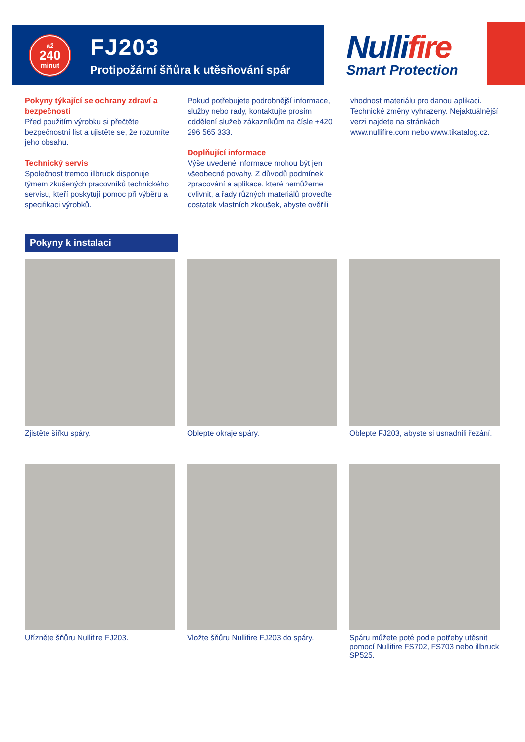až
240
minut
FJ203
Protipožární šňůra k utěsňování spár
Nullifire
Smart Protection
Pokyny týkající se ochrany zdraví a bezpečnosti
Před použitím výrobku si přečtěte bezpečnostní list a ujistěte se, že rozumíte jeho obsahu.
Technický servis
Společnost tremco illbruck disponuje týmem zkušených pracovníků technického servisu, kteří poskytují pomoc při výběru a specifikaci výrobků.
Pokud potřebujete podrobnější informace, služby nebo rady, kontaktujte prosím oddělení služeb zákazníkům na čísle +420 296 565 333.
Doplňující informace
Výše uvedené informace mohou být jen všeobecné povahy. Z důvodů podmínek zpracování a aplikace, které nemůžeme ovlivnit, a řady různých materiálů proveďte dostatek vlastních zkoušek, abyste ověřili
vhodnost materiálu pro danou aplikaci. Technické změny vyhrazeny. Nejaktuálnější verzi najdete na stránkách www.nullifire.com nebo www.tikatalog.cz.
Pokyny k instalaci
Zjistěte šířku spáry.
Oblepte okraje spáry.
Oblepte FJ203, abyste si usnadnili řezání.
Uřízněte šňůru Nullifire FJ203.
Vložte šňůru Nullifire FJ203 do spáry.
Spáru můžete poté podle potřeby utěsnit pomocí Nullifire FS702, FS703 nebo illbruck SP525.